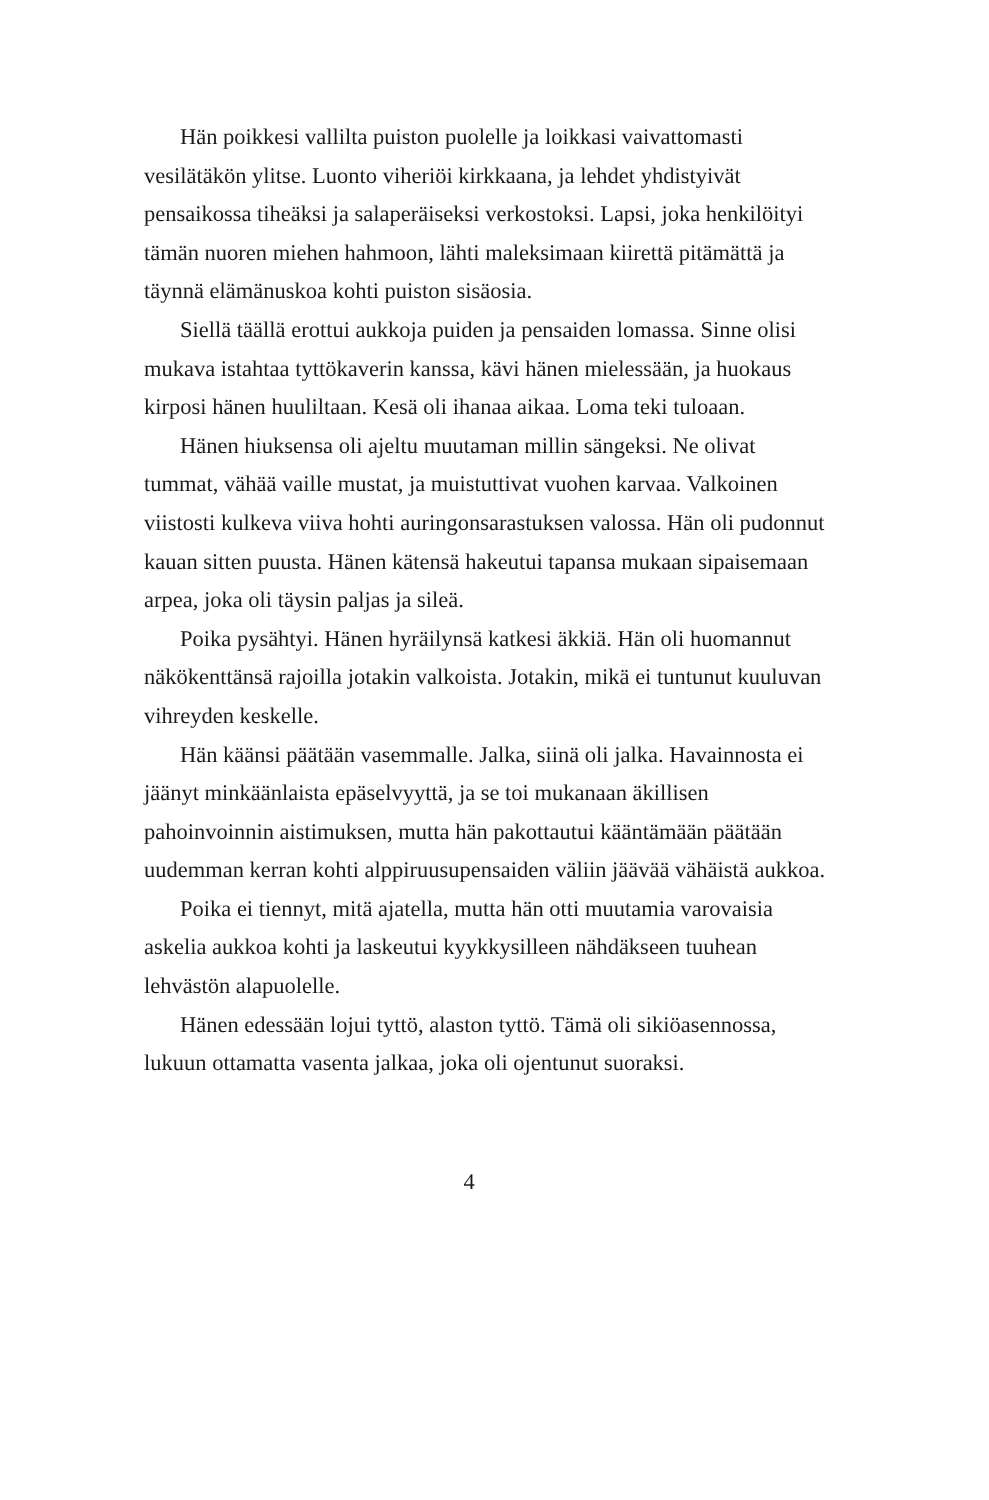Hän poikkesi vallilta puiston puolelle ja loikkasi vaivattomasti vesilätäkön ylitse. Luonto viheriöi kirkkaana, ja lehdet yhdistyivät pensaikossa tiheäksi ja salaperäiseksi verkostoksi. Lapsi, joka henkilöityi tämän nuoren miehen hahmoon, lähti maleksimaan kiirettä pitämättä ja täynnä elämänuskoa kohti puiston sisäosia.
Siellä täällä erottui aukkoja puiden ja pensaiden lomassa. Sinne olisi mukava istahtaa tyttökaverin kanssa, kävi hänen mielessään, ja huokaus kirposi hänen huuliltaan. Kesä oli ihanaa aikaa. Loma teki tuloaan.
Hänen hiuksensa oli ajeltu muutaman millin sängeksi. Ne olivat tummat, vähää vaille mustat, ja muistuttivat vuohen karvaa. Valkoinen viistosti kulkeva viiva hohti auringonsarastuksen valossa. Hän oli pudonnut kauan sitten puusta. Hänen kätensä hakeutui tapansa mukaan sipaisemaan arpea, joka oli täysin paljas ja sileä.
Poika pysähtyi. Hänen hyräilynsä katkesi äkkiä. Hän oli huomannut näkökenttänsä rajoilla jotakin valkoista. Jotakin, mikä ei tuntunut kuuluvan vihreyden keskelle.
Hän käänsi päätään vasemmalle. Jalka, siinä oli jalka. Havainnosta ei jäänyt minkäänlaista epäselvyyttä, ja se toi mukanaan äkillisen pahoinvoinnin aistimuksen, mutta hän pakottautui kääntämään päätään uudemman kerran kohti alppiruusupensaiden väliin jäävää vähäistä aukkoa.
Poika ei tiennyt, mitä ajatella, mutta hän otti muutamia varovaisia askelia aukkoa kohti ja laskeutui kyykkysilleen nähdäkseen tuuhean lehvästön alapuolelle.
Hänen edessään lojui tyttö, alaston tyttö. Tämä oli sikiöasennossa, lukuun ottamatta vasenta jalkaa, joka oli ojentunut suoraksi.
4